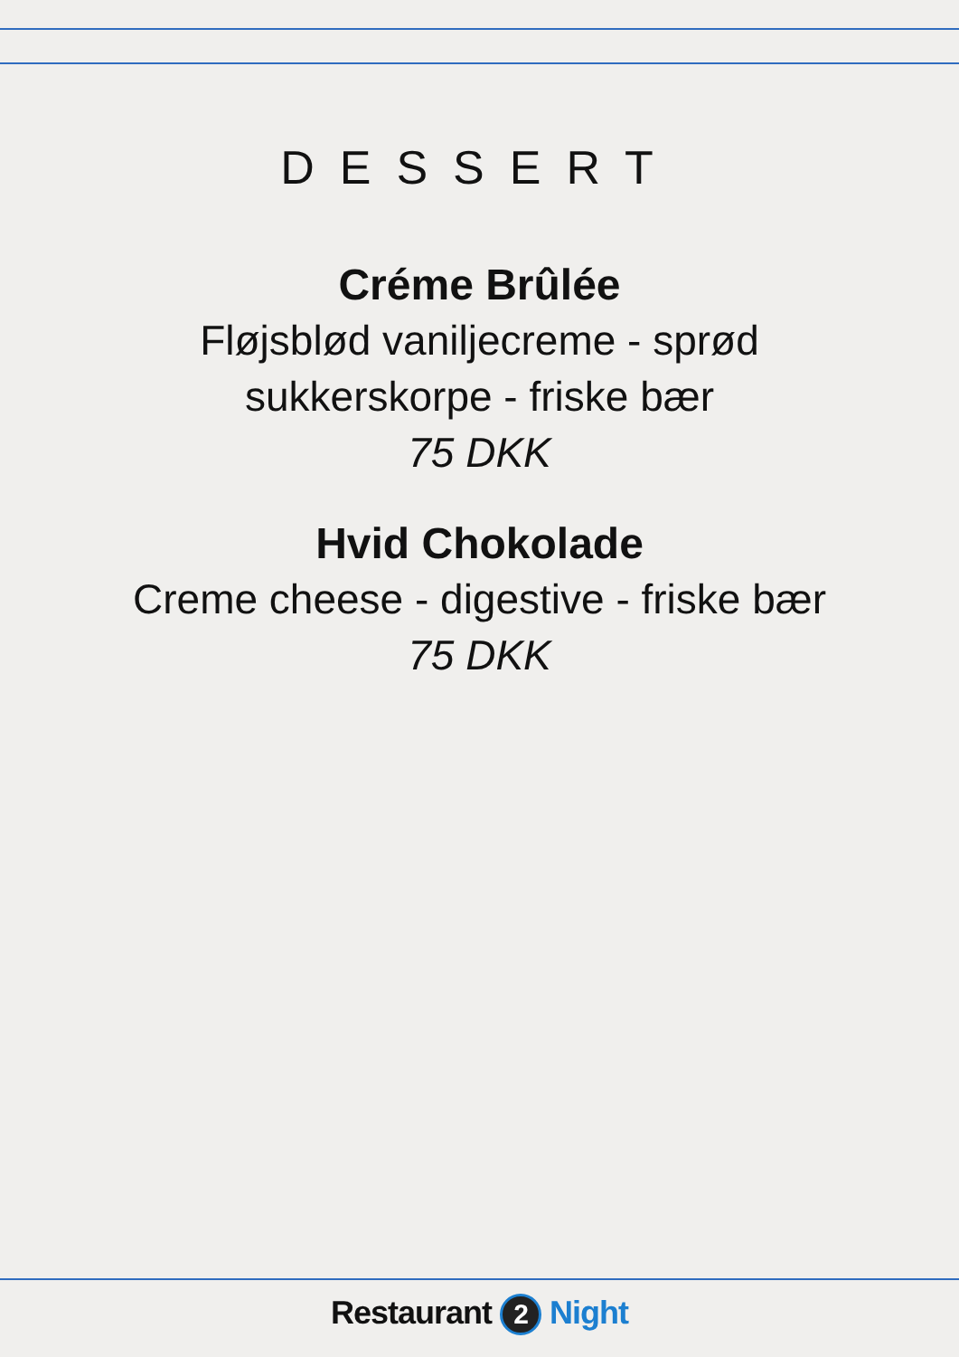DESSERT
Créme Brûlée
Fløjsblød vaniljecreme - sprød
sukkerskorpe - friske bær
75 DKK
Hvid Chokolade
Creme cheese - digestive - friske bær
75 DKK
Restaurant 2 Night